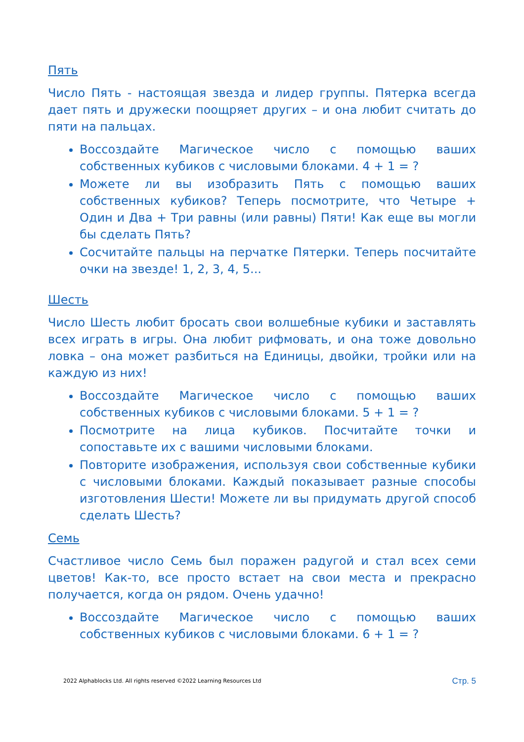Пять
Число Пять - настоящая звезда и лидер группы. Пятерка всегда дает пять и дружески поощряет других – и она любит считать до пяти на пальцах.
Воссоздайте Магическое число с помощью ваших собственных кубиков с числовыми блоками. 4 + 1 = ?
Можете ли вы изобразить Пять с помощью ваших собственных кубиков? Теперь посмотрите, что Четыре + Один и Два + Три равны (или равны) Пяти! Как еще вы могли бы сделать Пять?
Сосчитайте пальцы на перчатке Пятерки. Теперь посчитайте очки на звезде! 1, 2, 3, 4, 5...
Шесть
Число Шесть любит бросать свои волшебные кубики и заставлять всех играть в игры. Она любит рифмовать, и она тоже довольно ловка – она может разбиться на Единицы, двойки, тройки или на каждую из них!
Воссоздайте Магическое число с помощью ваших собственных кубиков с числовыми блоками. 5 + 1 = ?
Посмотрите на лица кубиков. Посчитайте точки и сопоставьте их с вашими числовыми блоками.
Повторите изображения, используя свои собственные кубики с числовыми блоками. Каждый показывает разные способы изготовления Шести! Можете ли вы придумать другой способ сделать Шесть?
Семь
Счастливое число Семь был поражен радугой и стал всех семи цветов! Как-то, все просто встает на свои места и прекрасно получается, когда он рядом. Очень удачно!
Воссоздайте Магическое число с помощью ваших собственных кубиков с числовыми блоками. 6 + 1 = ?
2022 Alphablocks Ltd. All rights reserved ©2022 Learning Resources Ltd Стр. 5